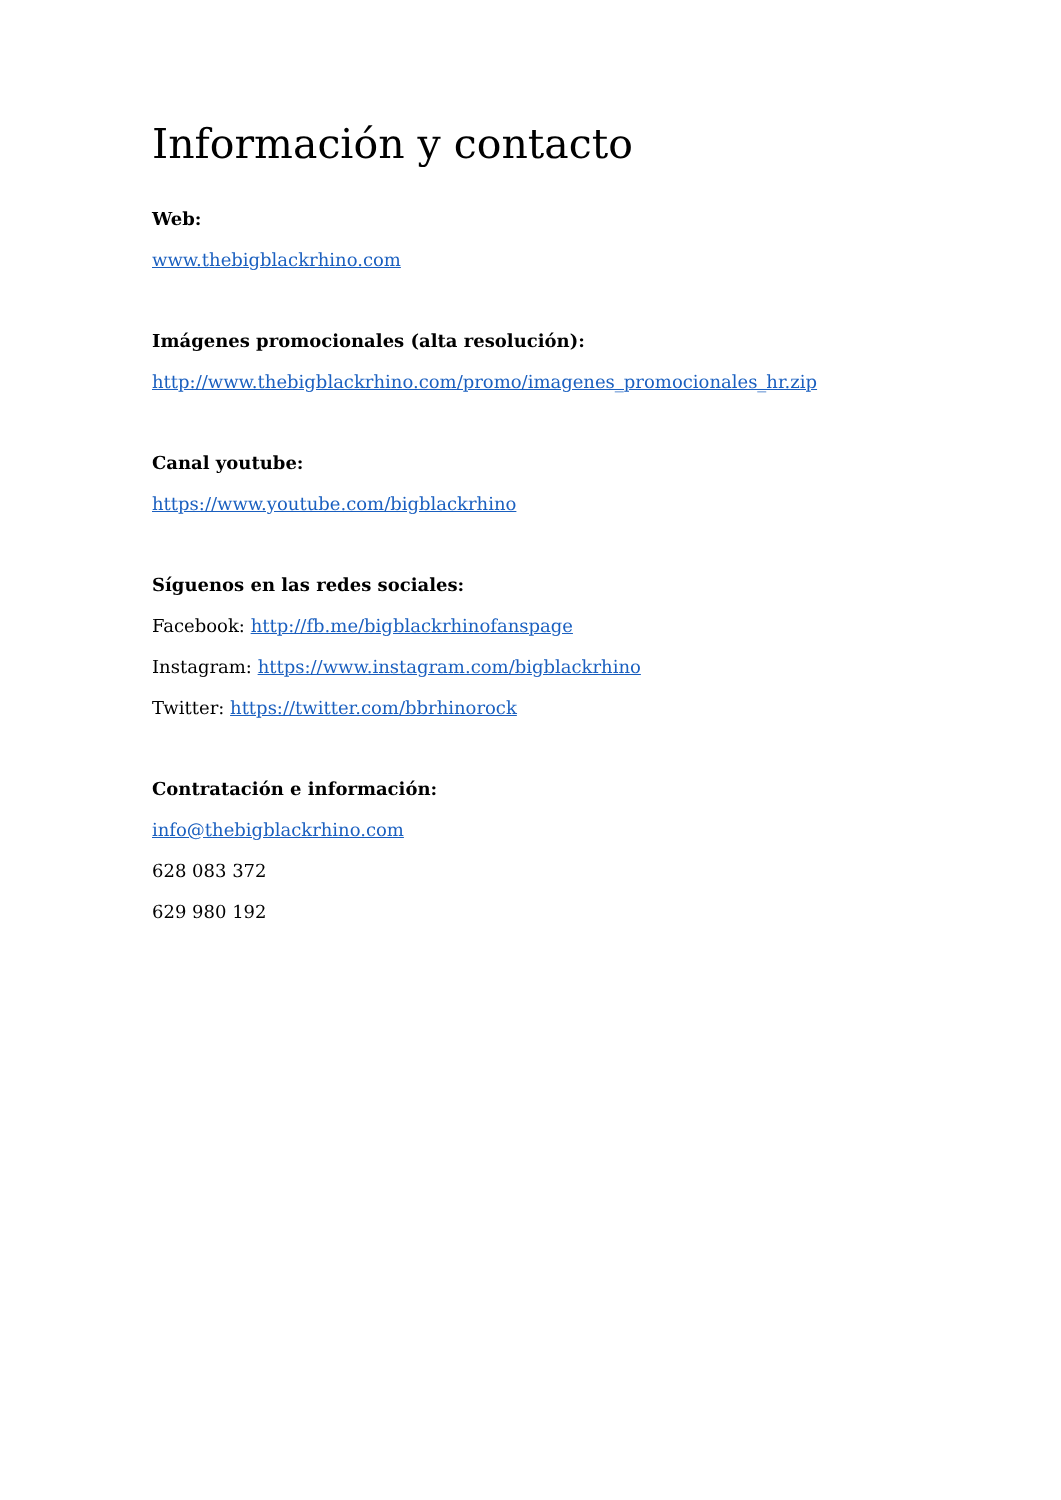Información y contacto
Web:
www.thebigblackrhino.com
Imágenes promocionales (alta resolución):
http://www.thebigblackrhino.com/promo/imagenes_promocionales_hr.zip
Canal youtube:
https://www.youtube.com/bigblackrhino
Síguenos en las redes sociales:
Facebook: http://fb.me/bigblackrhinofanspage
Instagram: https://www.instagram.com/bigblackrhino
Twitter: https://twitter.com/bbrhinorock
Contratación e información:
info@thebigblackrhino.com
628 083 372
629 980 192